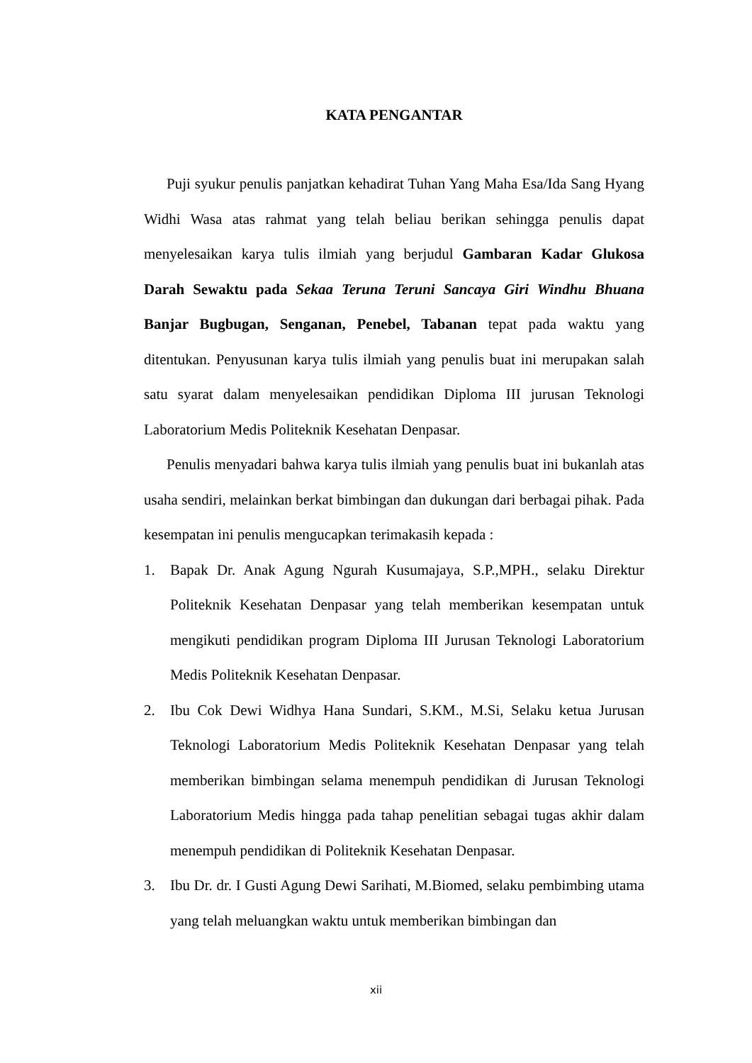KATA PENGANTAR
Puji syukur penulis panjatkan kehadirat Tuhan Yang Maha Esa/Ida Sang Hyang Widhi Wasa atas rahmat yang telah beliau berikan sehingga penulis dapat menyelesaikan karya tulis ilmiah yang berjudul Gambaran Kadar Glukosa Darah Sewaktu pada Sekaa Teruna Teruni Sancaya Giri Windhu Bhuana Banjar Bugbugan, Senganan, Penebel, Tabanan tepat pada waktu yang ditentukan. Penyusunan karya tulis ilmiah yang penulis buat ini merupakan salah satu syarat dalam menyelesaikan pendidikan Diploma III jurusan Teknologi Laboratorium Medis Politeknik Kesehatan Denpasar.
Penulis menyadari bahwa karya tulis ilmiah yang penulis buat ini bukanlah atas usaha sendiri, melainkan berkat bimbingan dan dukungan dari berbagai pihak. Pada kesempatan ini penulis mengucapkan terimakasih kepada :
1. Bapak Dr. Anak Agung Ngurah Kusumajaya, S.P.,MPH., selaku Direktur Politeknik Kesehatan Denpasar yang telah memberikan kesempatan untuk mengikuti pendidikan program Diploma III Jurusan Teknologi Laboratorium Medis Politeknik Kesehatan Denpasar.
2. Ibu Cok Dewi Widhya Hana Sundari, S.KM., M.Si, Selaku ketua Jurusan Teknologi Laboratorium Medis Politeknik Kesehatan Denpasar yang telah memberikan bimbingan selama menempuh pendidikan di Jurusan Teknologi Laboratorium Medis hingga pada tahap penelitian sebagai tugas akhir dalam menempuh pendidikan di Politeknik Kesehatan Denpasar.
3. Ibu Dr. dr. I Gusti Agung Dewi Sarihati, M.Biomed, selaku pembimbing utama yang telah meluangkan waktu untuk memberikan bimbingan dan
xii